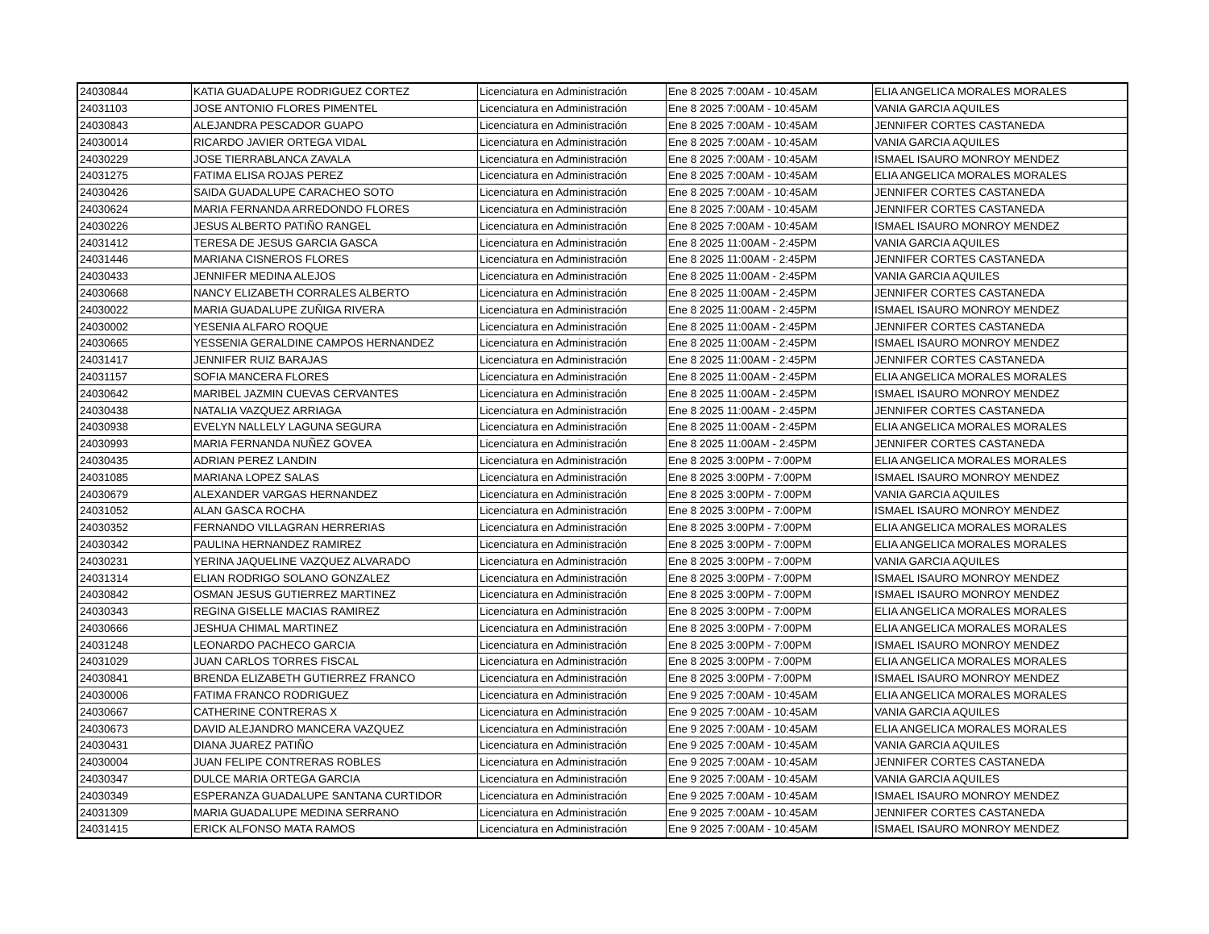| 24030844 | KATIA GUADALUPE RODRIGUEZ CORTEZ | Licenciatura en Administración | Ene 8 2025 7:00AM - 10:45AM | ELIA ANGELICA MORALES MORALES |
| 24031103 | JOSE ANTONIO FLORES PIMENTEL | Licenciatura en Administración | Ene 8 2025 7:00AM - 10:45AM | VANIA GARCIA AQUILES |
| 24030843 | ALEJANDRA PESCADOR GUAPO | Licenciatura en Administración | Ene 8 2025 7:00AM - 10:45AM | JENNIFER CORTES CASTANEDA |
| 24030014 | RICARDO JAVIER ORTEGA VIDAL | Licenciatura en Administración | Ene 8 2025 7:00AM - 10:45AM | VANIA GARCIA AQUILES |
| 24030229 | JOSE TIERRABLANCA ZAVALA | Licenciatura en Administración | Ene 8 2025 7:00AM - 10:45AM | ISMAEL ISAURO MONROY MENDEZ |
| 24031275 | FATIMA ELISA ROJAS PEREZ | Licenciatura en Administración | Ene 8 2025 7:00AM - 10:45AM | ELIA ANGELICA MORALES MORALES |
| 24030426 | SAIDA GUADALUPE CARACHEO SOTO | Licenciatura en Administración | Ene 8 2025 7:00AM - 10:45AM | JENNIFER CORTES CASTANEDA |
| 24030624 | MARIA FERNANDA ARREDONDO FLORES | Licenciatura en Administración | Ene 8 2025 7:00AM - 10:45AM | JENNIFER CORTES CASTANEDA |
| 24030226 | JESUS ALBERTO PATIÑO RANGEL | Licenciatura en Administración | Ene 8 2025 7:00AM - 10:45AM | ISMAEL ISAURO MONROY MENDEZ |
| 24031412 | TERESA DE JESUS GARCIA GASCA | Licenciatura en Administración | Ene 8 2025 11:00AM - 2:45PM | VANIA GARCIA AQUILES |
| 24031446 | MARIANA CISNEROS FLORES | Licenciatura en Administración | Ene 8 2025 11:00AM - 2:45PM | JENNIFER CORTES CASTANEDA |
| 24030433 | JENNIFER MEDINA ALEJOS | Licenciatura en Administración | Ene 8 2025 11:00AM - 2:45PM | VANIA GARCIA AQUILES |
| 24030668 | NANCY ELIZABETH CORRALES ALBERTO | Licenciatura en Administración | Ene 8 2025 11:00AM - 2:45PM | JENNIFER CORTES CASTANEDA |
| 24030022 | MARIA GUADALUPE ZUÑIGA RIVERA | Licenciatura en Administración | Ene 8 2025 11:00AM - 2:45PM | ISMAEL ISAURO MONROY MENDEZ |
| 24030002 | YESENIA ALFARO ROQUE | Licenciatura en Administración | Ene 8 2025 11:00AM - 2:45PM | JENNIFER CORTES CASTANEDA |
| 24030665 | YESSENIA GERALDINE CAMPOS HERNANDEZ | Licenciatura en Administración | Ene 8 2025 11:00AM - 2:45PM | ISMAEL ISAURO MONROY MENDEZ |
| 24031417 | JENNIFER RUIZ BARAJAS | Licenciatura en Administración | Ene 8 2025 11:00AM - 2:45PM | JENNIFER CORTES CASTANEDA |
| 24031157 | SOFIA MANCERA FLORES | Licenciatura en Administración | Ene 8 2025 11:00AM - 2:45PM | ELIA ANGELICA MORALES MORALES |
| 24030642 | MARIBEL JAZMIN CUEVAS CERVANTES | Licenciatura en Administración | Ene 8 2025 11:00AM - 2:45PM | ISMAEL ISAURO MONROY MENDEZ |
| 24030438 | NATALIA VAZQUEZ ARRIAGA | Licenciatura en Administración | Ene 8 2025 11:00AM - 2:45PM | JENNIFER CORTES CASTANEDA |
| 24030938 | EVELYN NALLELY LAGUNA SEGURA | Licenciatura en Administración | Ene 8 2025 11:00AM - 2:45PM | ELIA ANGELICA MORALES MORALES |
| 24030993 | MARIA FERNANDA NUÑEZ GOVEA | Licenciatura en Administración | Ene 8 2025 11:00AM - 2:45PM | JENNIFER CORTES CASTANEDA |
| 24030435 | ADRIAN PEREZ LANDIN | Licenciatura en Administración | Ene 8 2025 3:00PM - 7:00PM | ELIA ANGELICA MORALES MORALES |
| 24031085 | MARIANA LOPEZ SALAS | Licenciatura en Administración | Ene 8 2025 3:00PM - 7:00PM | ISMAEL ISAURO MONROY MENDEZ |
| 24030679 | ALEXANDER VARGAS HERNANDEZ | Licenciatura en Administración | Ene 8 2025 3:00PM - 7:00PM | VANIA GARCIA AQUILES |
| 24031052 | ALAN GASCA ROCHA | Licenciatura en Administración | Ene 8 2025 3:00PM - 7:00PM | ISMAEL ISAURO MONROY MENDEZ |
| 24030352 | FERNANDO VILLAGRAN HERRERIAS | Licenciatura en Administración | Ene 8 2025 3:00PM - 7:00PM | ELIA ANGELICA MORALES MORALES |
| 24030342 | PAULINA HERNANDEZ RAMIREZ | Licenciatura en Administración | Ene 8 2025 3:00PM - 7:00PM | ELIA ANGELICA MORALES MORALES |
| 24030231 | YERINA JAQUELINE VAZQUEZ ALVARADO | Licenciatura en Administración | Ene 8 2025 3:00PM - 7:00PM | VANIA GARCIA AQUILES |
| 24031314 | ELIAN RODRIGO SOLANO GONZALEZ | Licenciatura en Administración | Ene 8 2025 3:00PM - 7:00PM | ISMAEL ISAURO MONROY MENDEZ |
| 24030842 | OSMAN JESUS GUTIERREZ MARTINEZ | Licenciatura en Administración | Ene 8 2025 3:00PM - 7:00PM | ISMAEL ISAURO MONROY MENDEZ |
| 24030343 | REGINA GISELLE MACIAS RAMIREZ | Licenciatura en Administración | Ene 8 2025 3:00PM - 7:00PM | ELIA ANGELICA MORALES MORALES |
| 24030666 | JESHUA CHIMAL MARTINEZ | Licenciatura en Administración | Ene 8 2025 3:00PM - 7:00PM | ELIA ANGELICA MORALES MORALES |
| 24031248 | LEONARDO PACHECO GARCIA | Licenciatura en Administración | Ene 8 2025 3:00PM - 7:00PM | ISMAEL ISAURO MONROY MENDEZ |
| 24031029 | JUAN CARLOS TORRES FISCAL | Licenciatura en Administración | Ene 8 2025 3:00PM - 7:00PM | ELIA ANGELICA MORALES MORALES |
| 24030841 | BRENDA ELIZABETH GUTIERREZ FRANCO | Licenciatura en Administración | Ene 8 2025 3:00PM - 7:00PM | ISMAEL ISAURO MONROY MENDEZ |
| 24030006 | FATIMA FRANCO RODRIGUEZ | Licenciatura en Administración | Ene 9 2025 7:00AM - 10:45AM | ELIA ANGELICA MORALES MORALES |
| 24030667 | CATHERINE CONTRERAS X | Licenciatura en Administración | Ene 9 2025 7:00AM - 10:45AM | VANIA GARCIA AQUILES |
| 24030673 | DAVID ALEJANDRO MANCERA VAZQUEZ | Licenciatura en Administración | Ene 9 2025 7:00AM - 10:45AM | ELIA ANGELICA MORALES MORALES |
| 24030431 | DIANA JUAREZ PATIÑO | Licenciatura en Administración | Ene 9 2025 7:00AM - 10:45AM | VANIA GARCIA AQUILES |
| 24030004 | JUAN FELIPE CONTRERAS ROBLES | Licenciatura en Administración | Ene 9 2025 7:00AM - 10:45AM | JENNIFER CORTES CASTANEDA |
| 24030347 | DULCE MARIA ORTEGA GARCIA | Licenciatura en Administración | Ene 9 2025 7:00AM - 10:45AM | VANIA GARCIA AQUILES |
| 24030349 | ESPERANZA GUADALUPE SANTANA CURTIDOR | Licenciatura en Administración | Ene 9 2025 7:00AM - 10:45AM | ISMAEL ISAURO MONROY MENDEZ |
| 24031309 | MARIA GUADALUPE MEDINA SERRANO | Licenciatura en Administración | Ene 9 2025 7:00AM - 10:45AM | JENNIFER CORTES CASTANEDA |
| 24031415 | ERICK ALFONSO MATA RAMOS | Licenciatura en Administración | Ene 9 2025 7:00AM - 10:45AM | ISMAEL ISAURO MONROY MENDEZ |